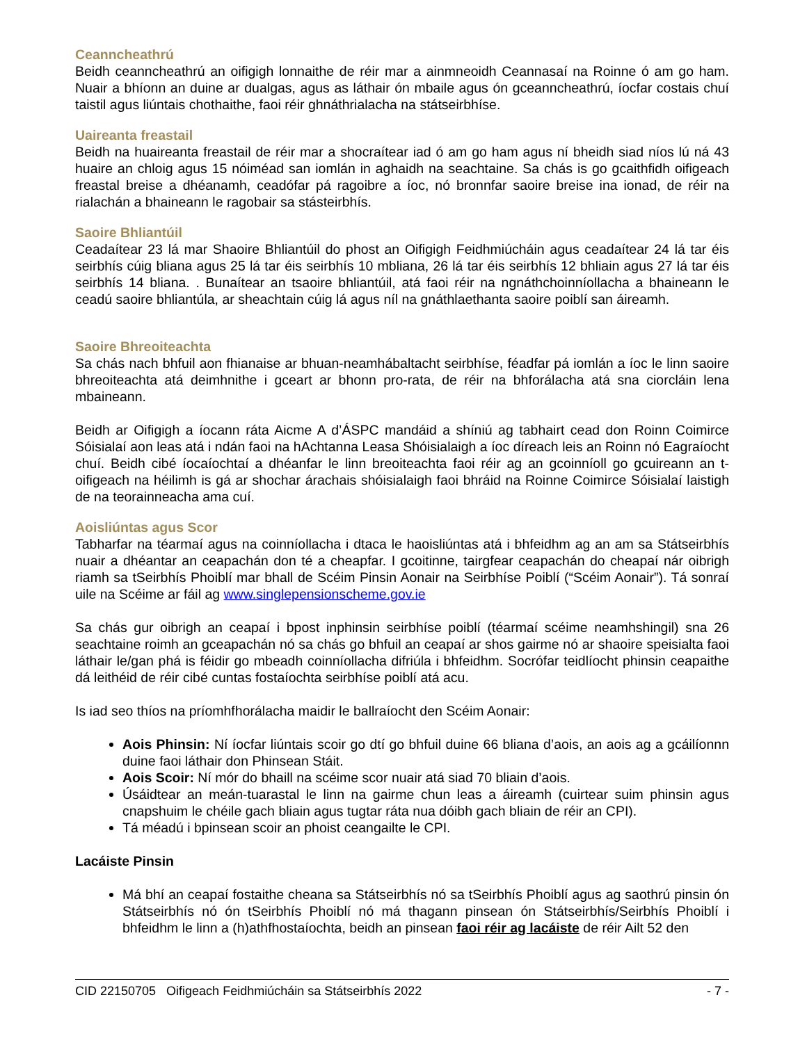Ceanncheathrú
Beidh ceanncheathrú an oifigigh lonnaithe de réir mar a ainmneoidh Ceannasaí na Roinne ó am go ham. Nuair a bhíonn an duine ar dualgas, agus as láthair ón mbaile agus ón gceanncheathrú, íocfar costais chuí taistil agus liúntais chothaithe, faoi réir ghnáthrialacha na státseirbhíse.
Uaireanta freastail
Beidh na huaireanta freastail de réir mar a shocraítear iad ó am go ham agus ní bheidh siad níos lú ná 43 huaire an chloig agus 15 nóiméad san iomlán in aghaidh na seachtaine. Sa chás is go gcaithfidh oifigeach freastal breise a dhéanamh, ceadófar pá ragoibre a íoc, nó bronnfar saoire breise ina ionad, de réir na rialachán a bhaineann le ragobair sa stásteirbhís.
Saoire Bhliantúil
Ceadaítear 23 lá mar Shaoire Bhliantúil do phost an Oifigigh Feidhmiúcháin agus ceadaítear 24 lá tar éis seirbhís cúig bliana agus 25 lá tar éis seirbhís 10 mbliana, 26 lá tar éis seirbhís 12 bhliain agus 27 lá tar éis seirbhís 14 bliana. . Bunaítear an tsaoire bhliantúil, atá faoi réir na ngnáthchoinníollacha a bhaineann le ceadú saoire bhliantúla, ar sheachtain cúig lá agus níl na gnáthlaethanta saoire poiblí san áireamh.
Saoire Bhreoiteachta
Sa chás nach bhfuil aon fhianaise ar bhuan-neamhábaltacht seirbhíse, féadfar pá iomlán a íoc le linn saoire bhreoiteachta atá deimhnithe i gceart ar bhonn pro-rata, de réir na bhforálacha atá sna ciorcláin lena mbaineann.
Beidh ar Oifigigh a íocann ráta Aicme A d’ÁSPC mandáid a shíniú ag tabhairt cead don Roinn Coimirce Sóisialaí aon leas atá i ndán faoi na hAchtanna Leasa Shóisialaigh a íoc díreach leis an Roinn nó Eagraíocht chuí. Beidh cibé íocaíochtaí a dhéanfar le linn breoiteachta faoi réir ag an gcoinníoll go gcuireann an t-oifigeach na héilimh is gá ar shochar árachais shóisialaigh faoi bhráid na Roinne Coimirce Sóisialaí laistigh de na teorainneacha ama cuí.
Aoisliúntas agus Scor
Tabharfar na téarmaí agus na coinníollacha i dtaca le haoisliúntas atá i bhfeidhm ag an am sa Státseirbhís nuair a dhéantar an ceapachán don té a cheapfar. I gcoitinne, tairgfear ceapachán do cheapaí nár oibrigh riamh sa tSeirbhís Phoiblí mar bhall de Scéim Pinsin Aonair na Seirbhíse Poiblí (“Scéim Aonair”). Tá sonraí uile na Scéime ar fáil ag www.singlepensionscheme.gov.ie
Sa chás gur oibrigh an ceapaí i bpost inphinsin seirbhíse poiblí (téarmaí scéime neamhshingil) sna 26 seachtaine roimh an gceapachán nó sa chás go bhfuil an ceapaí ar shos gairme nó ar shaoire speisialta faoi láthair le/gan phá is féidir go mbeadh coinníollacha difriúla i bhfeidhm. Socrófar teidlíocht phinsin ceapaithe dá leithéid de réir cibé cuntas fostaíochta seirbhíse poiblí atá acu.
Is iad seo thíos na príomhfhorálacha maidir le ballraíocht den Scéim Aonair:
Aois Phinsin: Ní íocfar liúntais scoir go dtí go bhfuil duine 66 bliana d’aois, an aois ag a gcáilíonnn duine faoi láthair don Phinsean Stáit.
Aois Scoir: Ní mór do bhaill na scéime scor nuair atá siad 70 bliain d’aois.
Úsáidtear an meán-tuarastal le linn na gairme chun leas a áireamh (cuirtear suim phinsin agus cnapshuim le chéile gach bliain agus tugtar ráta nua dóibh gach bliain de réir an CPI).
Tá méadú i bpinsean scoir an phoist ceangailte le CPI.
Lacáiste Pinsin
Má bhí an ceapaí fostaithe cheana sa Státseirbhís nó sa tSeirbhís Phoiblí agus ag saothrú pinsin ón Státseirbhís nó ón tSeirbhís Phoiblí nó má thagann pinsean ón Státseirbhís/Seirbhís Phoiblí i bhfeidhm le linn a (h)athfhostaíochta, beidh an pinsean faoi réir ag lacáiste de réir Ailt 52 den
CID 22150705 Oifigeach Feidhmiúcháin sa Státseirbhís 2022 - 7 -